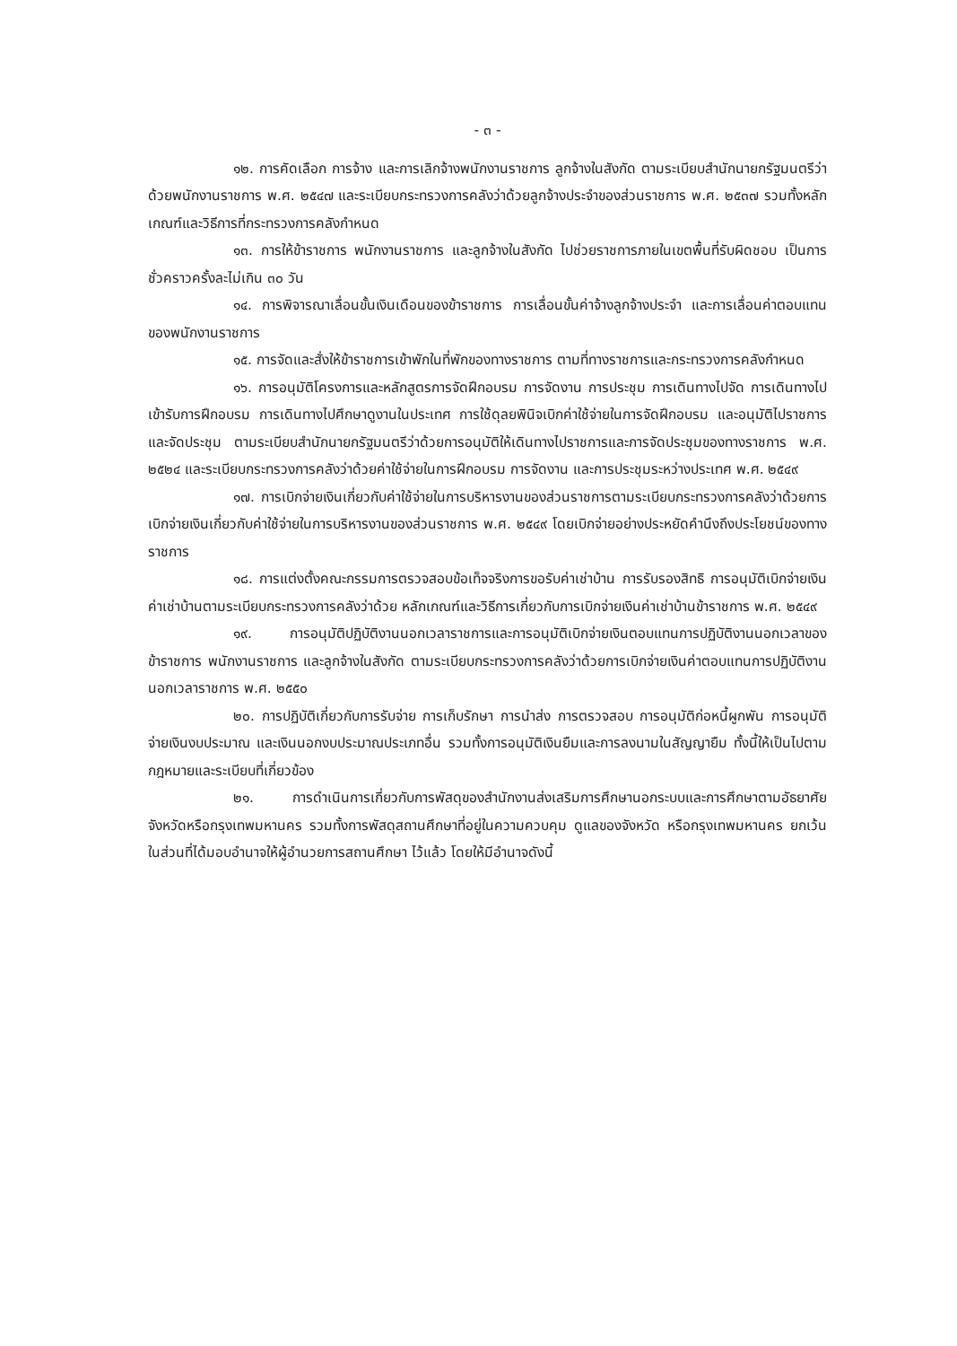- ๓ -
๑๒. การคัดเลือก การจ้าง และการเลิกจ้างพนักงานราชการ ลูกจ้างในสังกัด ตามระเบียบสำนักนายกรัฐมนตรีว่าด้วยพนักงานราชการ พ.ศ. ๒๕๔๗ และระเบียบกระทรวงการคลังว่าด้วยลูกจ้างประจำของส่วนราชการ พ.ศ. ๒๕๓๗ รวมทั้งหลักเกณฑ์และวิธีการที่กระทรวงการคลังกำหนด
๑๓. การให้ข้าราชการ พนักงานราชการ และลูกจ้างในสังกัด ไปช่วยราชการภายในเขตพื้นที่รับผิดชอบ เป็นการชั่วคราวครั้งละไม่เกิน ๓๐ วัน
๑๔. การพิจารณาเลื่อนขั้นเงินเดือนของข้าราชการ การเลื่อนขั้นค่าจ้างลูกจ้างประจำ และการเลื่อนค่าตอบแทนของพนักงานราชการ
๑๕. การจัดและสั่งให้ข้าราชการเข้าพักในที่พักของทางราชการ ตามที่ทางราชการและกระทรวงการคลังกำหนด
๑๖. การอนุมัติโครงการและหลักสูตรการจัดฝึกอบรม การจัดงาน การประชุม การเดินทางไปจัด การเดินทางไปเข้ารับการฝึกอบรม การเดินทางไปศึกษาดูงานในประเทศ การใช้ดุลยพินิจเบิกค่าใช้จ่ายในการจัดฝึกอบรม และอนุมัติไปราชการและจัดประชุม ตามระเบียบสำนักนายกรัฐมนตรีว่าด้วยการอนุมัติให้เดินทางไปราชการและการจัดประชุมของทางราชการ พ.ศ. ๒๕๒๔ และระเบียบกระทรวงการคลังว่าด้วยค่าใช้จ่ายในการฝึกอบรม การจัดงาน และการประชุมระหว่างประเทศ พ.ศ. ๒๕๔๙
๑๗. การเบิกจ่ายเงินเกี่ยวกับค่าใช้จ่ายในการบริหารงานของส่วนราชการตามระเบียบกระทรวงการคลังว่าด้วยการเบิกจ่ายเงินเกี่ยวกับค่าใช้จ่ายในการบริหารงานของส่วนราชการ พ.ศ. ๒๕๔๙ โดยเบิกจ่ายอย่างประหยัดคำนึงถึงประโยชน์ของทางราชการ
๑๘. การแต่งตั้งคณะกรรมการตรวจสอบข้อเท็จจริงการขอรับค่าเช่าบ้าน การรับรองสิทธิ การอนุมัติเบิกจ่ายเงินค่าเช่าบ้านตามระเบียบกระทรวงการคลังว่าด้วย หลักเกณฑ์และวิธีการเกี่ยวกับการเบิกจ่ายเงินค่าเช่าบ้านข้าราชการ พ.ศ. ๒๕๔๙
๑๙. การอนุมัติปฏิบัติงานนอกเวลาราชการและการอนุมัติเบิกจ่ายเงินตอบแทนการปฏิบัติงานนอกเวลาของข้าราชการ พนักงานราชการ และลูกจ้างในสังกัด ตามระเบียบกระทรวงการคลังว่าด้วยการเบิกจ่ายเงินค่าตอบแทนการปฏิบัติงานนอกเวลาราชการ พ.ศ. ๒๕๕๐
๒๐. การปฏิบัติเกี่ยวกับการรับจ่าย การเก็บรักษา การนำส่ง การตรวจสอบ การอนุมัติก่อหนี้ผูกพัน การอนุมัติจ่ายเงินงบประมาณ และเงินนอกงบประมาณประเภทอื่น รวมทั้งการอนุมัติเงินยืมและการลงนามในสัญญายืม ทั้งนี้ให้เป็นไปตามกฎหมายและระเบียบที่เกี่ยวข้อง
๒๑. การดำเนินการเกี่ยวกับการพัสดุของสำนักงานส่งเสริมการศึกษานอกระบบและการศึกษาตามอัธยาศัยจังหวัดหรือกรุงเทพมหานคร รวมทั้งการพัสดุสถานศึกษาที่อยู่ในความควบคุม ดูแลของจังหวัด หรือกรุงเทพมหานคร ยกเว้นในส่วนที่ได้มอบอำนาจให้ผู้อำนวยการสถานศึกษา ไว้แล้ว โดยให้มีอำนาจดังนี้